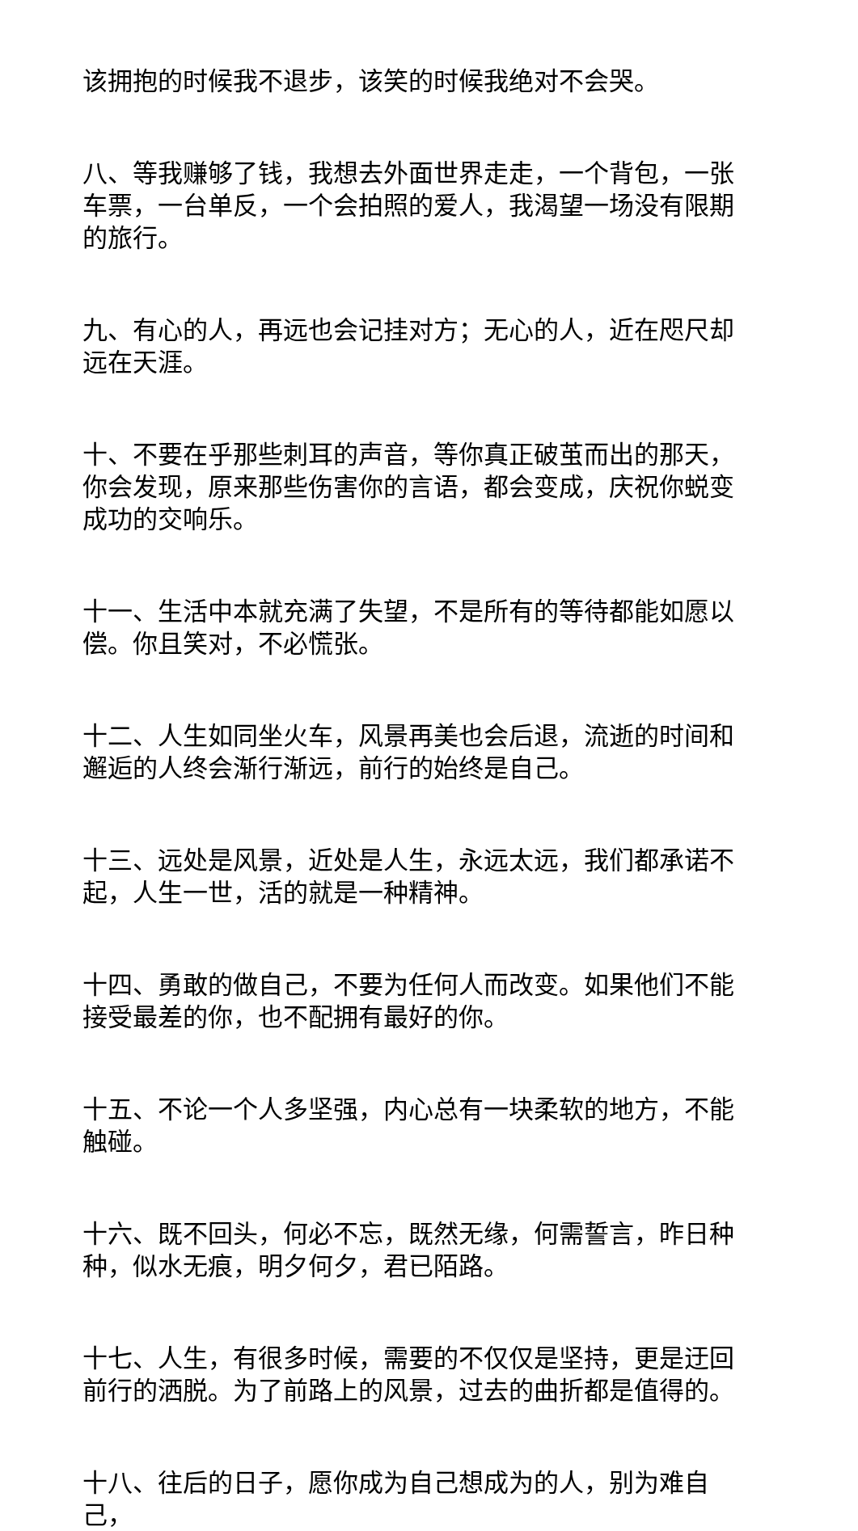该拥抱的时候我不退步，该笑的时候我绝对不会哭。
八、等我赚够了钱，我想去外面世界走走，一个背包，一张车票，一台单反，一个会拍照的爱人，我渴望一场没有限期的旅行。
九、有心的人，再远也会记挂对方；无心的人，近在咫尺却远在天涯。
十、不要在乎那些刺耳的声音，等你真正破茧而出的那天，你会发现，原来那些伤害你的言语，都会变成，庆祝你蜕变成功的交响乐。
十一、生活中本就充满了失望，不是所有的等待都能如愿以偿。你且笑对，不必慌张。
十二、人生如同坐火车，风景再美也会后退，流逝的时间和邂逅的人终会渐行渐远，前行的始终是自己。
十三、远处是风景，近处是人生，永远太远，我们都承诺不起，人生一世，活的就是一种精神。
十四、勇敢的做自己，不要为任何人而改变。如果他们不能接受最差的你，也不配拥有最好的你。
十五、不论一个人多坚强，内心总有一块柔软的地方，不能触碰。
十六、既不回头，何必不忘，既然无缘，何需誓言，昨日种种，似水无痕，明夕何夕，君已陌路。
十七、人生，有很多时候，需要的不仅仅是坚持，更是迂回前行的洒脱。为了前路上的风景，过去的曲折都是值得的。
十八、往后的日子，愿你成为自己想成为的人，别为难自己，